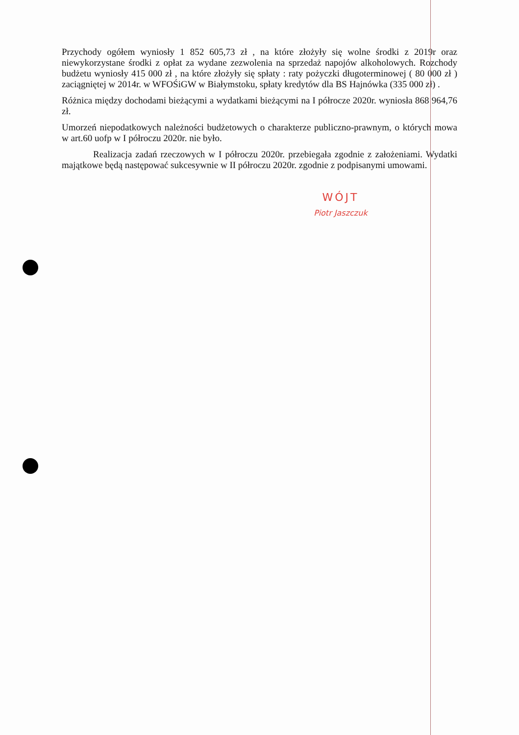Przychody ogółem wyniosły 1 852 605,73 zł , na które złożyły się wolne środki z 2019r oraz niewykorzystane środki z opłat za wydane zezwolenia na sprzedaż napojów alkoholowych. Rozchody budżetu wyniosły 415 000 zł , na które złożyły się spłaty : raty pożyczki długoterminowej ( 80 000 zł ) zaciągniętej w 2014r. w WFOŚiGW w Białymstoku, spłaty kredytów dla BS Hajnówka (335 000 zł) .
Różnica między dochodami bieżącymi a wydatkami bieżącymi na I półrocze 2020r. wyniosła 868 964,76 zł.
Umorzeń niepodatkowych należności budżetowych o charakterze publiczno-prawnym, o których mowa w art.60 uofp w I półroczu 2020r. nie było.
Realizacja zadań rzeczowych w I półroczu 2020r. przebiegała zgodnie z założeniami. Wydatki majątkowe będą następować sukcesywnie w II półroczu 2020r. zgodnie z podpisanymi umowami.
WÓJT
Piotr Jaszczuk